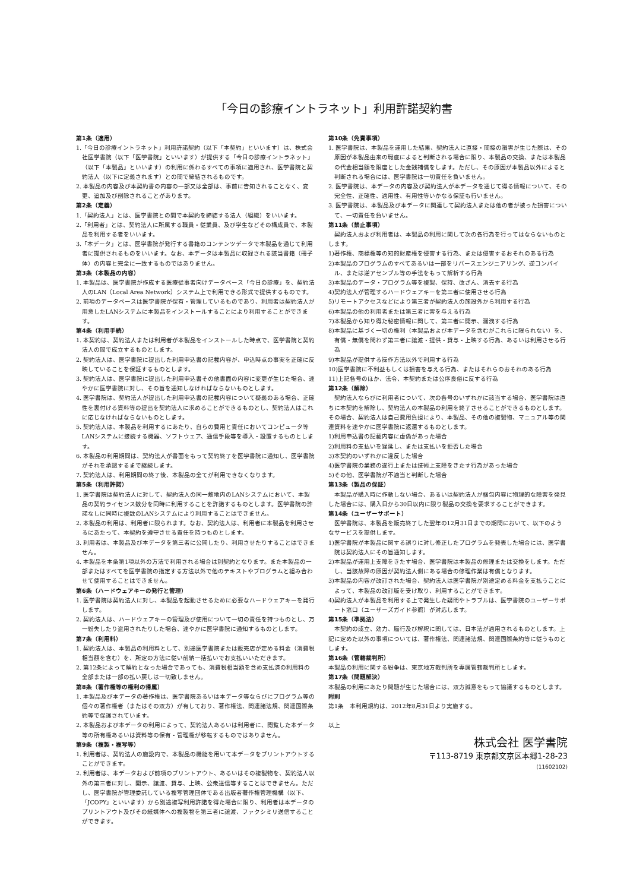「今日の診療イントラネット」利用許諾契約書
第1条（適用）
1.「今日の診療イントラネット」利用許諾契約（以下「本契約」といいます）は、株式会社医学書院（以下「医学書院」といいます）が提供する「今日の診療イントラネット」（以下「本製品」といいます）の利用に係わるすべての事項に適用され、医学書院と契約法人（以下に定義されます）との間で締結されるものです。
2. 本製品の内容及び本契約書の内容の一部又は全部は、事前に告知されることなく、変更、追加及び削除されることがあります。
第2条（定義）
1.「契約法人」とは、医学書院との間で本契約を締結する法人（組織）をいいます。
2.「利用者」とは、契約法人に所属する職員・従業員、及び学生などその構成員で、本製品を利用する者をいいます。
3.「本データ」とは、医学書院が発行する書籍のコンテンツデータで本製品を通じて利用者に提供されるものをいいます。なお、本データは本製品に収録される該当書籍（冊子体）の内容と完全に一致するものではありません。
第3条（本製品の内容）
1. 本製品は、医学書院が作成する医療従事者向けデータベース「今日の診療」を、契約法人のLAN（Local Area Network）システム上で利用できる形式で提供するものです。
2. 前項のデータベースは医学書院が保有・管理しているものであり、利用者は契約法人が用意したLANシステムに本製品をインストールすることにより利用することができます。
第4条（利用手続）
1. 本契約は、契約法人または利用者が本製品をインストールした時点で、医学書院と契約法人の間で成立するものとします。
2. 契約法人は、医学書院に提出した利用申込書の記載内容が、申込時点の事実を正確に反映していることを保証するものとします。
3. 契約法人は、医学書院に提出した利用申込書その他書面の内容に変更が生じた場合、速やかに医学書院に対し、その旨を通知しなければならないものとします。
4. 医学書院は、契約法人が提出した利用申込書の記載内容について疑義のある場合、正確性を裏付ける資料等の提出を契約法人に求めることができるものとし、契約法人はこれに応じなければならないものとします。
5. 契約法人は、本製品を利用するにあたり、自らの費用と責任においてコンピュータ等LANシステムに接続する機器、ソフトウェア、通信手段等を導入・設置するものとします。
6. 本製品の利用期間は、契約法人が書面をもって契約終了を医学書院に通知し、医学書院がそれを承認するまで継続します。
7. 契約法人は、利用期間の終了後、本製品の全てが利用できなくなります。
第5条（利用許諾）
1. 医学書院は契約法人に対して、契約法人の同一敷地内のLANシステムにおいて、本製品の契約ライセンス数分を同時に利用することを許諾するものとします。医学書院の許諾なしに同時に複数のLANシステムにより利用することはできません。
2. 本製品の利用は、利用者に限られます。なお、契約法人は、利用者に本製品を利用させるにあたって、本契約を遵守させる責任を持つものとします。
3. 利用者は、本製品及び本データを第三者に公開したり、利用させたりすることはできません。
4. 本製品を本条第1項以外の方法で利用される場合は別契約となります。また本製品の一部またはすべてを医学書院の指定する方法以外で他のテキストやプログラムと組み合わせて使用することはできません。
第6条（ハードウェアキーの発行と管理）
1. 医学書院は契約法人に対し、本製品を起動させるために必要なハードウェアキーを発行します。
2. 契約法人は、ハードウェアキーの管理及び使用について一切の責任を持つものとし、万一紛失したり盗用されたりした場合、速やかに医学書院に通知するものとします。
第7条（利用料）
1. 契約法人は、本製品の利用料として、別途医学書院または販売店が定める料金（消費税相当額を含む）を、所定の方法に従い前納一括払いでお支払いいただきます。
2. 第12条によって解約となった場合であっても、消費税相当額を含め支払済の利用料の全部または一部の払い戻しは一切致しません。
第8条（著作権等の権利の帰属）
1. 本製品及び本データの著作権は、医学書院あるいは本データ等ならびにプログラム等の個々の著作権者（またはその双方）が有しており、著作権法、関連諸法規、関連国際条約等で保護されています。
2. 本製品および本データの利用によって、契約法人あるいは利用者に、閲覧した本データ等の所有権あるいは資料等の保有・管理権が移転するものではありません。
第9条（複製・複写等）
1. 利用者は、契約法人の施設内で、本製品の機能を用いて本データをプリントアウトすることができます。
2. 利用者は、本データおよび前項のプリントアウト、あるいはその複製物を、契約法人以外の第三者に対し、開示、譲渡、貸与、上映、公衆送信等することはできません。ただし、医学書院が管理委託している複写管理団体である出版者著作権管理機構（以下、「JCOPY」といいます）から別途複写利用許諾を得た場合に限り、利用者は本データのプリントアウト及びその紙媒体への複製物を第三者に譲渡、ファクシミリ送信することができます。
第10条（免責事項）
1. 医学書院は、本製品を運用した結果、契約法人に直接・間接の損害が生じた際は、その原因が本製品由来の瑕疵によると判断される場合に限り、本製品の交換、または本製品の代金相当額を限度とした金銭補償をします。ただし、その原因が本製品以外によると判断される場合には、医学書院は一切責任を負いません。
2. 医学書院は、本データの内容及び契約法人が本データを通じて得る情報について、その完全性、正確性、適用性、有用性等いかなる保証も行いません。
3. 医学書院は、本製品及び本データに関連して契約法人または他の者が被った損害について、一切責任を負いません。
第11条（禁止事項）
契約法人および利用者は、本製品の利用に関して次の各行為を行ってはならないものとします。
1)著作権、商標権等の知的財産権を侵害する行為、または侵害するおそれのある行為
2)本製品のプログラムのすべてあるいは一部をリバースエンジニアリング、逆コンパイル、または逆アセンブル等の手法をもって解析する行為
3)本製品のデータ・プログラム等を複製、保持、改ざん、消去する行為
4)契約法人が管理するハードウェアキーを第三者に使用させる行為
5)リモートアクセスなどにより第三者が契約法人の施設外から利用する行為
6)本製品の他の利用者または第三者に害を与える行為
7)本製品から知り得た秘密情報に関して、第三者に開示、漏洩する行為
8)本製品に基づく一切の権利（本製品および本データを含むがこれらに限られない）を、有償・無償を問わず第三者に譲渡・提供・貸与・上映する行為、あるいは利用させる行為
9)本製品が提供する操作方法以外で利用する行為
10)医学書院に不利益もしくは損害を与える行為、またはそれらのおそれのある行為
11)上記各号のほか、法令、本契約または公序良俗に反する行為
第12条（解除）
契約法人ならびに利用者について、次の各号のいずれかに該当する場合、医学書院は直ちに本契約を解除し、契約法人の本製品の利用を終了させることができるものとします。その場合、契約法人は自己費用負担により、本製品、その他の複製物、マニュアル等の関連資料を速やかに医学書院に返還するものとします。
1)利用申込書の記載内容に虚偽があった場合
2)利用料の支払いを遅延し、または支払いを拒否した場合
3)本契約のいずれかに違反した場合
4)医学書院の業務の遂行上または技術上支障をきたす行為があった場合
5)その他、医学書院が不適当と判断した場合
第13条（製品の保証）
本製品が購入時に作動しない場合、あるいは契約法人が梱包内容に物理的な障害を発見した場合には、購入日から30日以内に限り製品の交換を要求することができます。
第14条（ユーザーサポート）
医学書院は、本製品を販売終了した翌年の12月31日までの期間において、以下のようなサービスを提供します。
1)医学書院が本製品に関する誤りに対し修正したプログラムを発表した場合には、医学書院は契約法人にその旨通知します。
2)本製品が運用上支障をきたす場合、医学書院は本製品の修理または交換をします。ただし、当該故障の原因が契約法人側にある場合の修理作業は有償となります。
3)本製品の内容が改訂された場合、契約法人は医学書院が別途定める料金を支払うことによって、本製品の改訂版を受け取り、利用することができます。
4)契約法人が本製品を利用する上で発生した疑問やトラブルは、医学書院のユーザーサポート窓口（ユーザーズガイド参照）が対応します。
第15条（準拠法）
本契約の成立、効力、履行及び解釈に関しては、日本法が適用されるものとします。上記に定めた以外の事項については、著作権法、関連諸法規、関連国際条約等に従うものとします。
第16条（管轄裁判所）
本製品の利用に関する紛争は、東京地方裁判所を専属管轄裁判所とします。
第17条（問題解決）
本製品の利用にあたり問題が生じた場合には、双方誠意をもって協議するものとします。
附則
第1条　本利用規約は、2012年8月31日より実施する。
以上
株式会社 医学書院
〒113-8719 東京都文京区本郷1-28-23
(11602102)